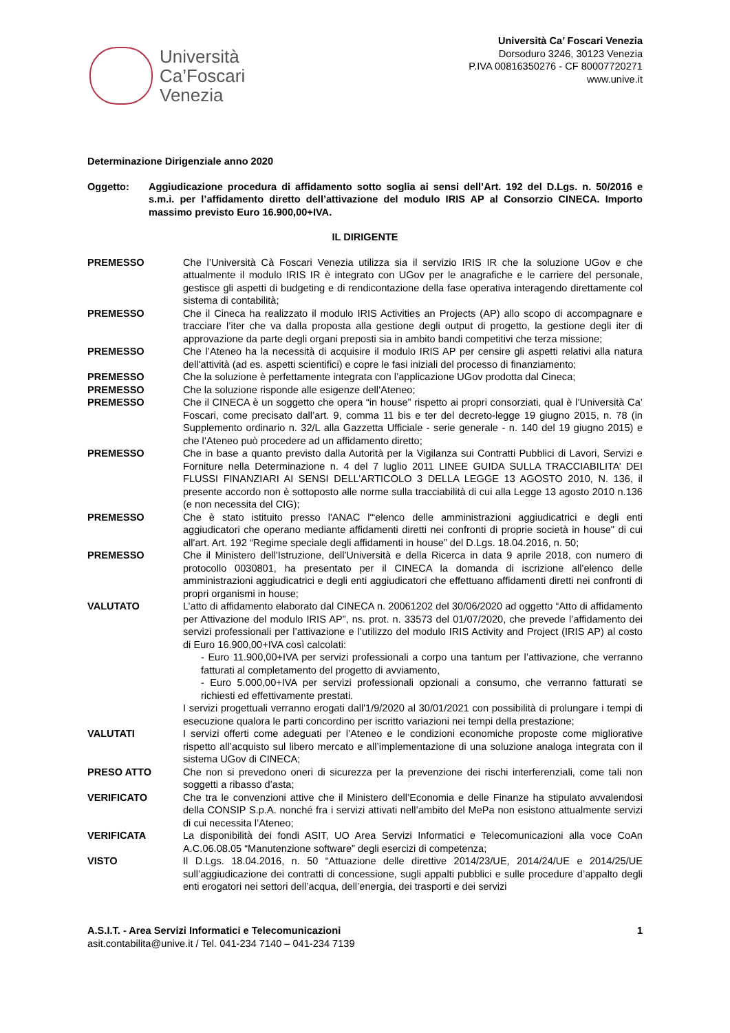Università
Ca’Foscari
Venezia
Università Ca’ Foscari Venezia
Dorsoduro 3246, 30123 Venezia
P.IVA 00816350276 - CF 80007720271
www.unive.it
Determinazione Dirigenziale anno 2020
Oggetto: Aggiudicazione procedura di affidamento sotto soglia ai sensi dell’Art. 192 del D.Lgs. n. 50/2016 e s.m.i. per l’affidamento diretto dell’attivazione del modulo IRIS AP al Consorzio CINECA. Importo massimo previsto Euro 16.900,00+IVA.
IL DIRIGENTE
PREMESSO Che l’Università Cà Foscari Venezia utilizza sia il servizio IRIS IR che la soluzione UGov e che attualmente il modulo IRIS IR è integrato con UGov per le anagrafiche e le carriere del personale, gestisce gli aspetti di budgeting e di rendicontazione della fase operativa interagendo direttamente col sistema di contabilità;
PREMESSO Che il Cineca ha realizzato il modulo IRIS Activities an Projects (AP) allo scopo di accompagnare e tracciare l’iter che va dalla proposta alla gestione degli output di progetto, la gestione degli iter di approvazione da parte degli organi preposti sia in ambito bandi competitivi che terza missione;
PREMESSO Che l’Ateneo ha la necessità di acquisire il modulo IRIS AP per censire gli aspetti relativi alla natura dell'attività (ad es. aspetti scientifici) e copre le fasi iniziali del processo di finanziamento;
PREMESSO Che la soluzione è perfettamente integrata con l’applicazione UGov prodotta dal Cineca;
PREMESSO Che la soluzione risponde alle esigenze dell’Ateneo;
PREMESSO Che il CINECA è un soggetto che opera “in house” rispetto ai propri consorziati, qual è l’Università Ca’ Foscari, come precisato dall’art. 9, comma 11 bis e ter del decreto-legge 19 giugno 2015, n. 78 (in Supplemento ordinario n. 32/L alla Gazzetta Ufficiale - serie generale - n. 140 del 19 giugno 2015) e che l’Ateneo può procedere ad un affidamento diretto;
PREMESSO Che in base a quanto previsto dalla Autorità per la Vigilanza sui Contratti Pubblici di Lavori, Servizi e Forniture nella Determinazione n. 4 del 7 luglio 2011 LINEE GUIDA SULLA TRACCIABILITA’ DEI FLUSSI FINANZIARI AI SENSI DELL’ARTICOLO 3 DELLA LEGGE 13 AGOSTO 2010, N. 136, il presente accordo non è sottoposto alle norme sulla tracciabilità di cui alla Legge 13 agosto 2010 n.136 (e non necessita del CIG);
PREMESSO Che è stato istituito presso l'ANAC l'“elenco delle amministrazioni aggiudicatrici e degli enti aggiudicatori che operano mediante affidamenti diretti nei confronti di proprie società in house" di cui all'art. Art. 192 “Regime speciale degli affidamenti in house” del D.Lgs. 18.04.2016, n. 50;
PREMESSO Che il Ministero dell'Istruzione, dell'Università e della Ricerca in data 9 aprile 2018, con numero di protocollo 0030801, ha presentato per il CINECA la domanda di iscrizione all'elenco delle amministrazioni aggiudicatrici e degli enti aggiudicatori che effettuano affidamenti diretti nei confronti di propri organismi in house;
VALUTATO L’atto di affidamento elaborato dal CINECA n. 20061202 del 30/06/2020 ad oggetto “Atto di affidamento per Attivazione del modulo IRIS AP”, ns. prot. n. 33573 del 01/07/2020, che prevede l’affidamento dei servizi professionali per l’attivazione e l’utilizzo del modulo IRIS Activity and Project (IRIS AP) al costo di Euro 16.900,00+IVA così calcolati:
- Euro 11.900,00+IVA per servizi professionali a corpo una tantum per l’attivazione, che verranno fatturati al completamento del progetto di avviamento,
- Euro 5.000,00+IVA per servizi professionali opzionali a consumo, che verranno fatturati se richiesti ed effettivamente prestati.
I servizi progettuali verranno erogati dall'1/9/2020 al 30/01/2021 con possibilità di prolungare i tempi di esecuzione qualora le parti concordino per iscritto variazioni nei tempi della prestazione;
VALUTATI I servizi offerti come adeguati per l’Ateneo e le condizioni economiche proposte come migliorative rispetto all’acquisto sul libero mercato e all’implementazione di una soluzione analoga integrata con il sistema UGov di CINECA;
PRESO ATTO Che non si prevedono oneri di sicurezza per la prevenzione dei rischi interferenziali, come tali non soggetti a ribasso d’asta;
VERIFICATO Che tra le convenzioni attive che il Ministero dell’Economia e delle Finanze ha stipulato avvalendosi della CONSIP S.p.A. nonché fra i servizi attivati nell’ambito del MePa non esistono attualmente servizi di cui necessita l’Ateneo;
VERIFICATA La disponibilità dei fondi ASIT, UO Area Servizi Informatici e Telecomunicazioni alla voce CoAn A.C.06.08.05 “Manutenzione software” degli esercizi di competenza;
VISTO Il D.Lgs. 18.04.2016, n. 50 “Attuazione delle direttive 2014/23/UE, 2014/24/UE e 2014/25/UE sull’aggiudicazione dei contratti di concessione, sugli appalti pubblici e sulle procedure d’appalto degli enti erogatori nei settori dell’acqua, dell’energia, dei trasporti e dei servizi
A.S.I.T. - Area Servizi Informatici e Telecomunicazioni 1
asit.contabilita@unive.it / Tel. 041-234 7140 – 041-234 7139